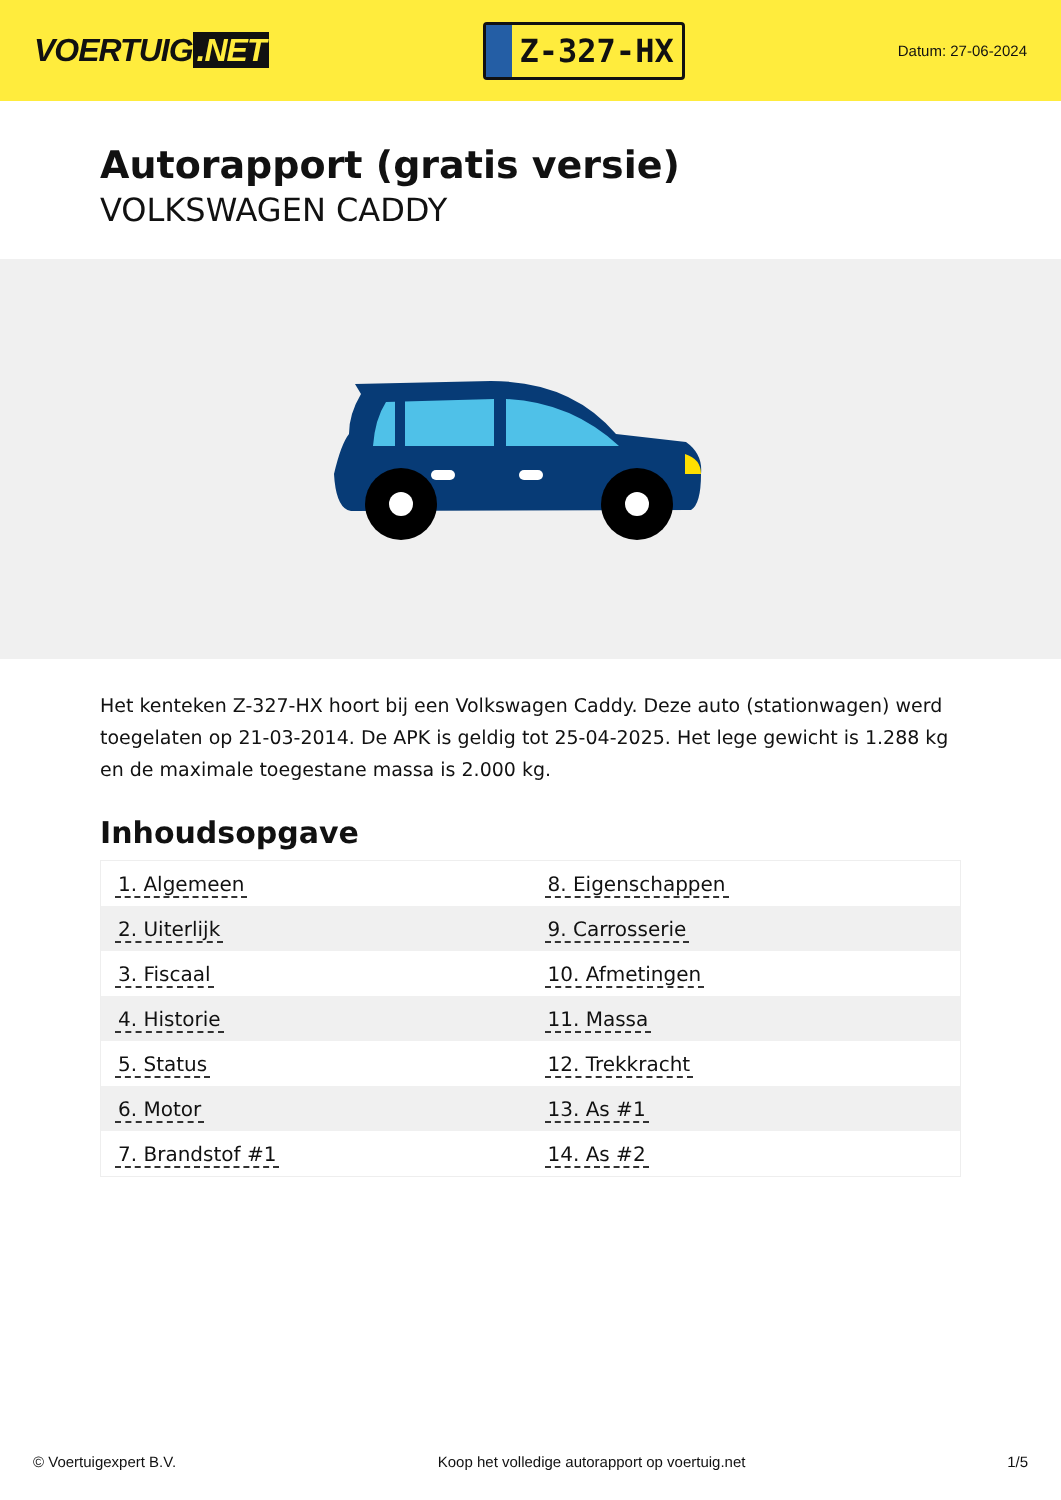VOERTUIG.NET
Z-327-HX
Datum: 27-06-2024
Autorapport (gratis versie)
VOLKSWAGEN CADDY
Het kenteken Z-327-HX hoort bij een Volkswagen Caddy. Deze auto (stationwagen) werd toegelaten op 21-03-2014. De APK is geldig tot 25-04-2025. Het lege gewicht is 1.288 kg en de maximale toegestane massa is 2.000 kg.
Inhoudsopgave
| 1. Algemeen | 8. Eigenschappen |
| 2. Uiterlijk | 9. Carrosserie |
| 3. Fiscaal | 10. Afmetingen |
| 4. Historie | 11. Massa |
| 5. Status | 12. Trekkracht |
| 6. Motor | 13. As #1 |
| 7. Brandstof #1 | 14. As #2 |
© Voertuigexpert B.V. Koop het volledige autorapport op voertuig.net
1/5